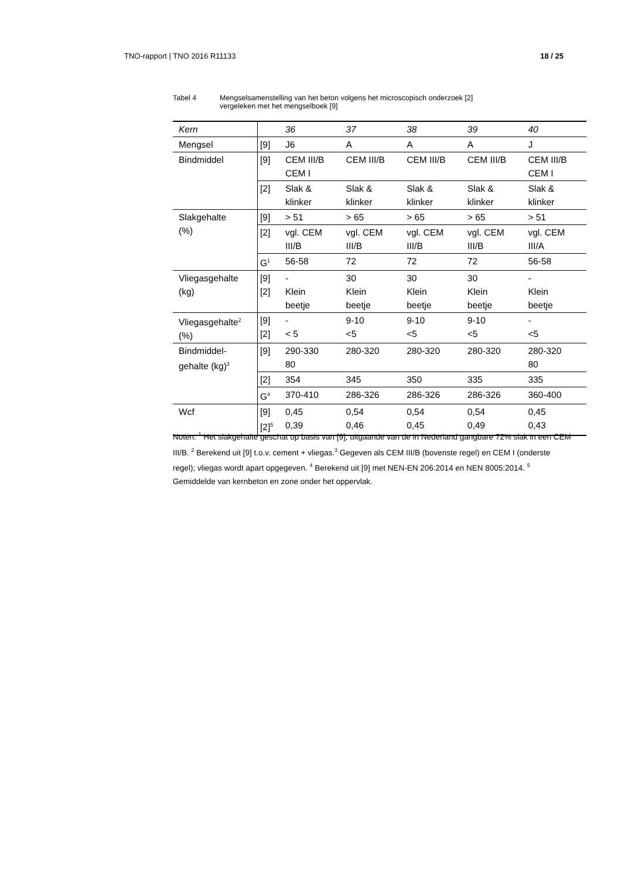TNO-rapport | TNO 2016 R11133 18 / 25
Tabel 4 Mengselsamenstelling van het beton volgens het microscopisch onderzoek [2]
vergeleken met het mengselboek [9]
| Kern | | 36 | 37 | 38 | 39 | 40 |
| Mengsel | [9] | J6 | A | A | A | J |
| Bindmiddel | [9] | CEM III/B CEM I | CEM III/B | CEM III/B | CEM III/B | CEM III/B CEM I |
| | [2] | Slak & klinker | Slak & klinker | Slak & klinker | Slak & klinker | Slak & klinker |
| Slakgehalte (%) | [9] | > 51 | > 65 | > 65 | > 65 | > 51 |
| | [2] | vgl. CEM III/B | vgl. CEM III/B | vgl. CEM III/B | vgl. CEM III/B | vgl. CEM III/A |
| | G<sup>1</sup> | 56-58 | 72 | 72 | 72 | 56-58 |
| Vliegasgehalte (kg) | [9] [2] | - Klein beetje | 30 Klein beetje | 30 Klein beetje | 30 Klein beetje | - Klein beetje |
| Vliegasgehalte<sup>2</sup> (%) | [9] [2] | - < 5 | 9-10 <5 | 9-10 <5 | 9-10 <5 | - <5 |
| Bindmiddel- gehalte (kg)<sup>3</sup> | [9] | 290-330 80 | 280-320 | 280-320 | 280-320 | 280-320 80 |
| | [2] | 354 | 345 | 350 | 335 | 335 |
| | G<sup>4</sup> | 370-410 | 286-326 | 286-326 | 286-326 | 360-400 |
| Wcf | [9] [2]<sup>5</sup> | 0,45 0,39 | 0,54 0,46 | 0,54 0,45 | 0,54 0,49 | 0,45 0,43 |
Noten: <sup>1</sup> Het slakgehalte geschat op basis van [9], uitgaande van de in Nederland gangbare 72% slak in een CEM III/B. <sup>2</sup> Berekend uit [9] t.o.v. cement + vliegas.<sup>3</sup> Gegeven als CEM III/B (bovenste regel) en CEM I (onderste regel); vliegas wordt apart opgegeven. <sup>4</sup> Berekend uit [9] met NEN-EN 206:2014 en NEN 8005:2014. <sup>5</sup> Gemiddelde van kernbeton en zone onder het oppervlak.